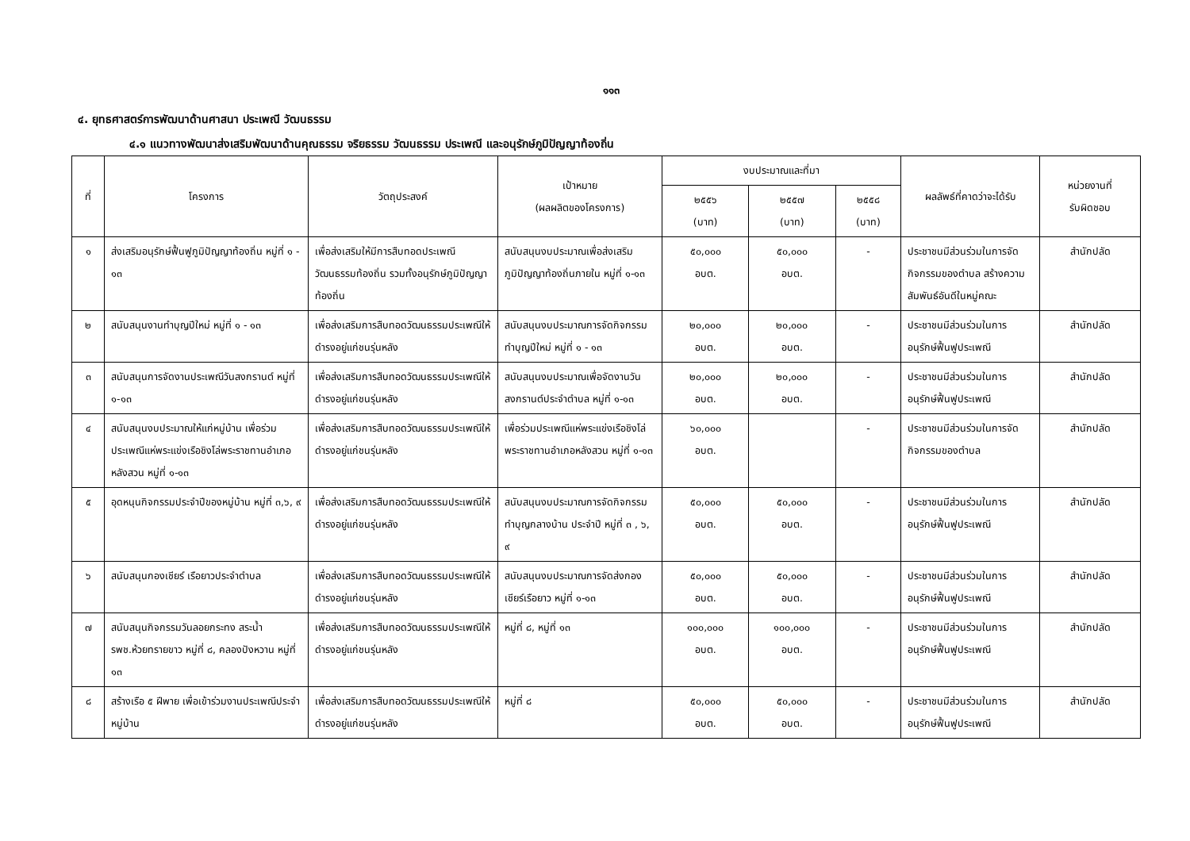๑๑๓
๔. ยุทธศาสตร์การพัฒนาด้านศาสนา ประเพณี วัฒนธรรม
๔.๑ แนวทางพัฒนาส่งเสริมพัฒนาด้านคุณธรรม จริยธรรม วัฒนธรรม ประเพณี และอนุรักษ์ภูมิปัญญาท้องถิ่น
| ที่ | โครงการ | วัตถุประสงค์ | เป้าหมาย (ผลผลิตของโครงการ) | งบประมาณและที่มา | | | ผลลัพธ์ที่คาดว่าจะได้รับ | หน่วยงานที่ รับผิดชอบ |
| --- | --- | --- | --- | --- | --- | --- | --- | --- |
| | | | | ๒๕๕๖ (บาท) | ๒๕๕๗ (บาท) | ๒๕๕๘ (บาท) | | |
| ๑ | ส่งเสริมอนุรักษ์ฟื้นฟูภูมิปัญญาท้องถิ่น หมู่ที่ ๑ - ๑๓ | เพื่อส่งเสริมให้มีการสืบทอดประเพณี วัฒนธรรมท้องถิ่น รวมทั้งอนุรักษ์ภูมิปัญญาท้องถิ่น | สนับสนุนงบประมาณเพื่อส่งเสริมภูมิปัญญาท้องถิ่นภายใน หมู่ที่ ๑-๑๓ | ๕๐,๐๐๐ อบต. | ๕๐,๐๐๐ อบต. | - | ประชาชนมีส่วนร่วมในการจัดกิจกรรมของตำบล สร้างความสัมพันธ์อันดีในหมู่คณะ | สำนักปลัด |
| ๒ | สนับสนุนงานทำบุญปีใหม่ หมู่ที่ ๑ - ๑๓ | เพื่อส่งเสริมการสืบทอดวัฒนธรรมประเพณีให้ดำรงอยู่แก่ชนรุ่นหลัง | สนับสนุนงบประมาณการจัดกิจกรรมทำบุญปีใหม่ หมู่ที่ ๑ - ๑๓ | ๒๐,๐๐๐ อบต. | ๒๐,๐๐๐ อบต. | - | ประชาชนมีส่วนร่วมในการอนุรักษ์ฟื้นฟูประเพณี | สำนักปลัด |
| ๓ | สนับสนุนการจัดงานประเพณีวันสงกรานต์ หมู่ที่ ๑-๑๓ | เพื่อส่งเสริมการสืบทอดวัฒนธรรมประเพณีให้ดำรงอยู่แก่ชนรุ่นหลัง | สนับสนุนงบประมาณเพื่อจัดงานวันสงกรานต์ประจำตำบล หมู่ที่ ๑-๑๓ | ๒๐,๐๐๐ อบต. | ๒๐,๐๐๐ อบต. | - | ประชาชนมีส่วนร่วมในการอนุรักษ์ฟื้นฟูประเพณี | สำนักปลัด |
| ๔ | สนับสนุนงบประมาณให้แก่หมู่บ้าน เพื่อร่วมประเพณีแห่พระแข่งเรือชิงโล่พระราชทานอำเภอหลังสวน หมู่ที่ ๑-๑๓ | เพื่อส่งเสริมการสืบทอดวัฒนธรรมประเพณีให้ดำรงอยู่แก่ชนรุ่นหลัง | เพื่อร่วมประเพณีแห่พระแข่งเรือชิงโล่พระราชทานอำเภอหลังสวน หมู่ที่ ๑-๑๓ | ๖๐,๐๐๐ อบต. | | - | ประชาชนมีส่วนร่วมในการจัดกิจกรรมของตำบล | สำนักปลัด |
| ๕ | อุดหนุนกิจกรรมประจำปีของหมู่บ้าน หมู่ที่ ๓,๖, ๙ | เพื่อส่งเสริมการสืบทอดวัฒนธรรมประเพณีให้ดำรงอยู่แก่ชนรุ่นหลัง | สนับสนุนงบประมาณการจัดกิจกรรมทำบุญกลางบ้าน ประจำปี หมู่ที่ ๓ , ๖, ๙ | ๕๐,๐๐๐ อบต. | ๕๐,๐๐๐ อบต. | - | ประชาชนมีส่วนร่วมในการอนุรักษ์ฟื้นฟูประเพณี | สำนักปลัด |
| ๖ | สนับสนุนกองเชียร์ เรือยาวประจำตำบล | เพื่อส่งเสริมการสืบทอดวัฒนธรรมประเพณีให้ดำรงอยู่แก่ชนรุ่นหลัง | สนับสนุนงบประมาณการจัดส่งกองเชียร์เรือยาว หมู่ที่ ๑-๑๓ | ๕๐,๐๐๐ อบต. | ๕๐,๐๐๐ อบต. | - | ประชาชนมีส่วนร่วมในการอนุรักษ์ฟื้นฟูประเพณี | สำนักปลัด |
| ๗ | สนับสนุนกิจกรรมวันลอยกระทง สระน้ำ รพช.ห้วยทรายขาว หมู่ที่ ๘, คลองปังหวาน หมู่ที่ ๑๓ | เพื่อส่งเสริมการสืบทอดวัฒนธรรมประเพณีให้ดำรงอยู่แก่ชนรุ่นหลัง | หมู่ที่ ๘, หมู่ที่ ๑๓ | ๑๐๐,๐๐๐ อบต. | ๑๐๐,๐๐๐ อบต. | - | ประชาชนมีส่วนร่วมในการอนุรักษ์ฟื้นฟูประเพณี | สำนักปลัด |
| ๘ | สร้างเรือ ๕ ฝีพาย เพื่อเข้าร่วมงานประเพณีประจำหมู่บ้าน | เพื่อส่งเสริมการสืบทอดวัฒนธรรมประเพณีให้ดำรงอยู่แก่ชนรุ่นหลัง | หมู่ที่ ๘ | ๕๐,๐๐๐ อบต. | ๕๐,๐๐๐ อบต. | - | ประชาชนมีส่วนร่วมในการอนุรักษ์ฟื้นฟูประเพณี | สำนักปลัด |